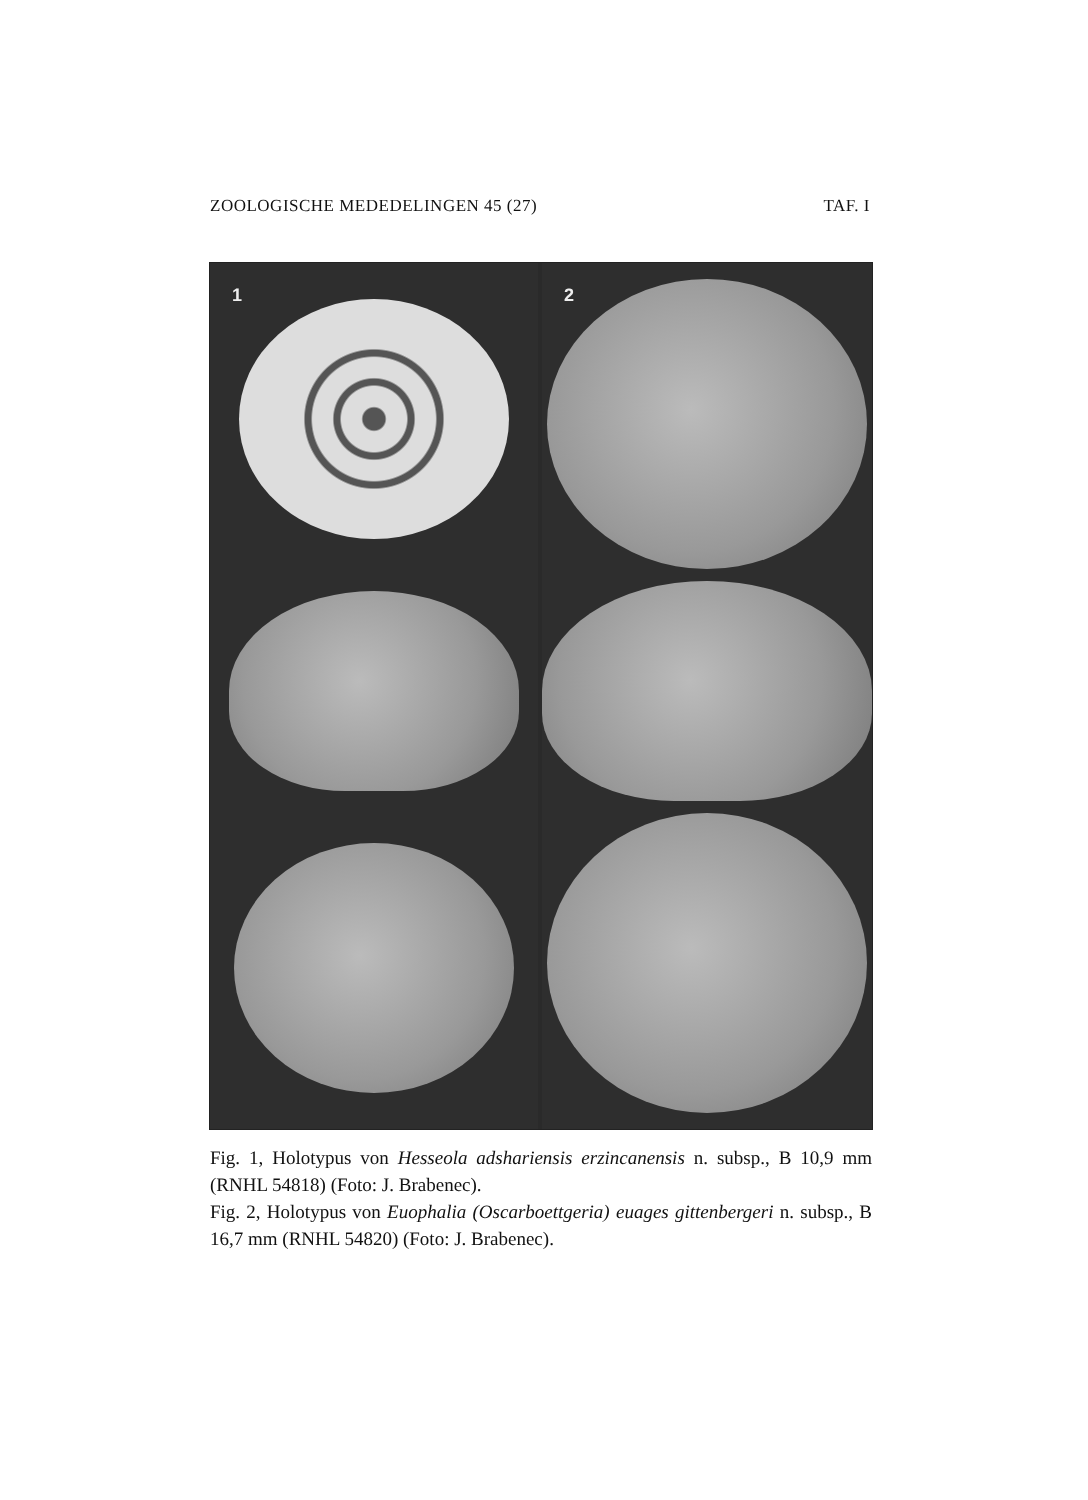ZOOLOGISCHE MEDEDELINGEN 45 (27) TAF. I
1 2
Fig. 1, Holotypus von Hesseola adshariensis erzincanensis n. subsp., B 10,9 mm (RNHL 54818) (Foto: J. Brabenec).
Fig. 2, Holotypus von Euophalia (Oscarboettgeria) euages gittenbergeri n. subsp., B 16,7 mm (RNHL 54820) (Foto: J. Brabenec).